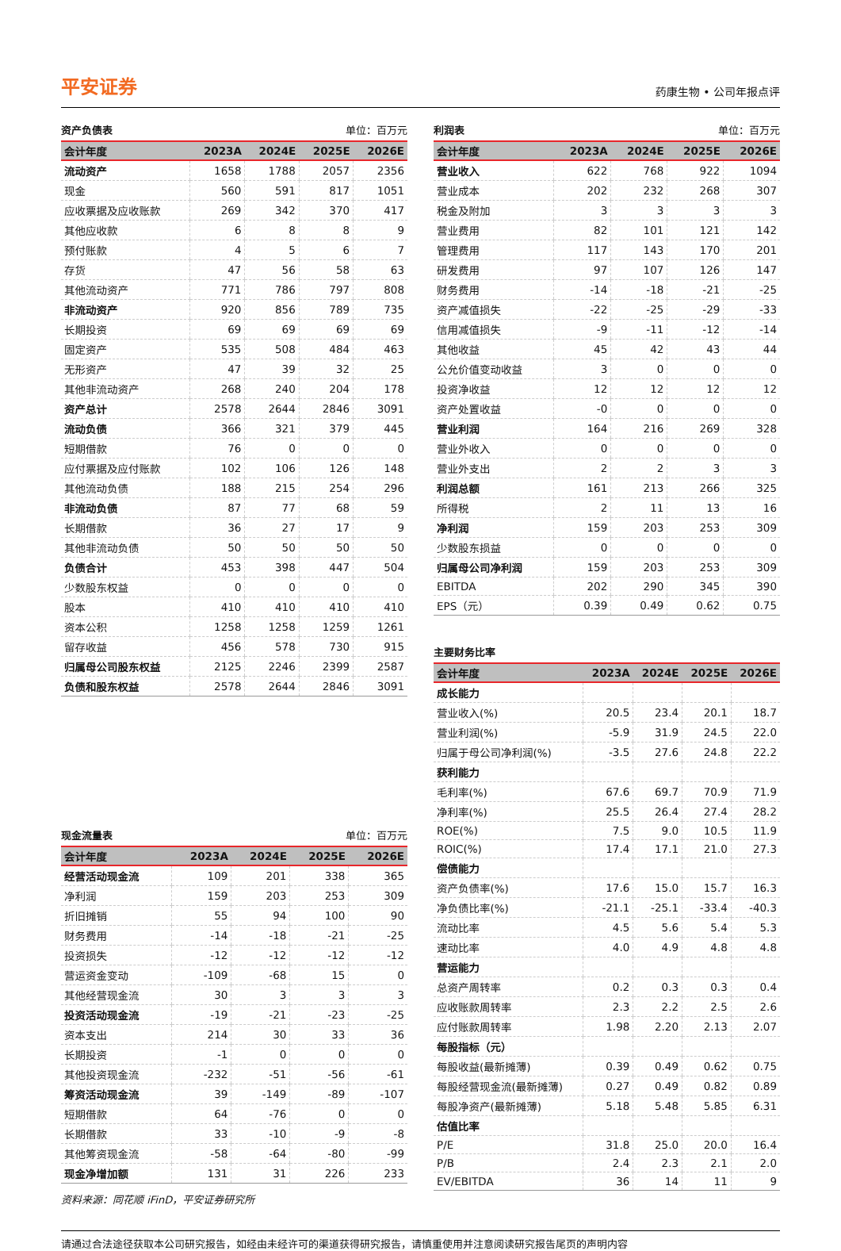平安证券
药康生物 • 公司年报点评
资产负债表 单位：百万元
| 会计年度 | 2023A | 2024E | 2025E | 2026E |
| --- | --- | --- | --- | --- |
| 流动资产 | 1658 | 1788 | 2057 | 2356 |
| 现金 | 560 | 591 | 817 | 1051 |
| 应收票据及应收账款 | 269 | 342 | 370 | 417 |
| 其他应收款 | 6 | 8 | 8 | 9 |
| 预付账款 | 4 | 5 | 6 | 7 |
| 存货 | 47 | 56 | 58 | 63 |
| 其他流动资产 | 771 | 786 | 797 | 808 |
| 非流动资产 | 920 | 856 | 789 | 735 |
| 长期投资 | 69 | 69 | 69 | 69 |
| 固定资产 | 535 | 508 | 484 | 463 |
| 无形资产 | 47 | 39 | 32 | 25 |
| 其他非流动资产 | 268 | 240 | 204 | 178 |
| 资产总计 | 2578 | 2644 | 2846 | 3091 |
| 流动负债 | 366 | 321 | 379 | 445 |
| 短期借款 | 76 | 0 | 0 | 0 |
| 应付票据及应付账款 | 102 | 106 | 126 | 148 |
| 其他流动负债 | 188 | 215 | 254 | 296 |
| 非流动负债 | 87 | 77 | 68 | 59 |
| 长期借款 | 36 | 27 | 17 | 9 |
| 其他非流动负债 | 50 | 50 | 50 | 50 |
| 负债合计 | 453 | 398 | 447 | 504 |
| 少数股东权益 | 0 | 0 | 0 | 0 |
| 股本 | 410 | 410 | 410 | 410 |
| 资本公积 | 1258 | 1258 | 1259 | 1261 |
| 留存收益 | 456 | 578 | 730 | 915 |
| 归属母公司股东权益 | 2125 | 2246 | 2399 | 2587 |
| 负债和股东权益 | 2578 | 2644 | 2846 | 3091 |
现金流量表 单位：百万元
| 会计年度 | 2023A | 2024E | 2025E | 2026E |
| --- | --- | --- | --- | --- |
| 经营活动现金流 | 109 | 201 | 338 | 365 |
| 净利润 | 159 | 203 | 253 | 309 |
| 折旧摊销 | 55 | 94 | 100 | 90 |
| 财务费用 | -14 | -18 | -21 | -25 |
| 投资损失 | -12 | -12 | -12 | -12 |
| 营运资金变动 | -109 | -68 | 15 | 0 |
| 其他经营现金流 | 30 | 3 | 3 | 3 |
| 投资活动现金流 | -19 | -21 | -23 | -25 |
| 资本支出 | 214 | 30 | 33 | 36 |
| 长期投资 | -1 | 0 | 0 | 0 |
| 其他投资现金流 | -232 | -51 | -56 | -61 |
| 筹资活动现金流 | 39 | -149 | -89 | -107 |
| 短期借款 | 64 | -76 | 0 | 0 |
| 长期借款 | 33 | -10 | -9 | -8 |
| 其他筹资现金流 | -58 | -64 | -80 | -99 |
| 现金净增加额 | 131 | 31 | 226 | 233 |
资料来源：同花顺 iFinD，平安证券研究所
利润表 单位：百万元
| 会计年度 | 2023A | 2024E | 2025E | 2026E |
| --- | --- | --- | --- | --- |
| 营业收入 | 622 | 768 | 922 | 1094 |
| 营业成本 | 202 | 232 | 268 | 307 |
| 税金及附加 | 3 | 3 | 3 | 3 |
| 营业费用 | 82 | 101 | 121 | 142 |
| 管理费用 | 117 | 143 | 170 | 201 |
| 研发费用 | 97 | 107 | 126 | 147 |
| 财务费用 | -14 | -18 | -21 | -25 |
| 资产减值损失 | -22 | -25 | -29 | -33 |
| 信用减值损失 | -9 | -11 | -12 | -14 |
| 其他收益 | 45 | 42 | 43 | 44 |
| 公允价值变动收益 | 3 | 0 | 0 | 0 |
| 投资净收益 | 12 | 12 | 12 | 12 |
| 资产处置收益 | -0 | 0 | 0 | 0 |
| 营业利润 | 164 | 216 | 269 | 328 |
| 营业外收入 | 0 | 0 | 0 | 0 |
| 营业外支出 | 2 | 2 | 3 | 3 |
| 利润总额 | 161 | 213 | 266 | 325 |
| 所得税 | 2 | 11 | 13 | 16 |
| 净利润 | 159 | 203 | 253 | 309 |
| 少数股东损益 | 0 | 0 | 0 | 0 |
| 归属母公司净利润 | 159 | 203 | 253 | 309 |
| EBITDA | 202 | 290 | 345 | 390 |
| EPS（元） | 0.39 | 0.49 | 0.62 | 0.75 |
主要财务比率
| 会计年度 | 2023A | 2024E | 2025E | 2026E |
| --- | --- | --- | --- | --- |
| 成长能力 | | | | |
| 营业收入(%) | 20.5 | 23.4 | 20.1 | 18.7 |
| 营业利润(%) | -5.9 | 31.9 | 24.5 | 22.0 |
| 归属于母公司净利润(%) | -3.5 | 27.6 | 24.8 | 22.2 |
| 获利能力 | | | | |
| 毛利率(%) | 67.6 | 69.7 | 70.9 | 71.9 |
| 净利率(%) | 25.5 | 26.4 | 27.4 | 28.2 |
| ROE(%) | 7.5 | 9.0 | 10.5 | 11.9 |
| ROIC(%) | 17.4 | 17.1 | 21.0 | 27.3 |
| 偿债能力 | | | | |
| 资产负债率(%) | 17.6 | 15.0 | 15.7 | 16.3 |
| 净负债比率(%) | -21.1 | -25.1 | -33.4 | -40.3 |
| 流动比率 | 4.5 | 5.6 | 5.4 | 5.3 |
| 速动比率 | 4.0 | 4.9 | 4.8 | 4.8 |
| 营运能力 | | | | |
| 总资产周转率 | 0.2 | 0.3 | 0.3 | 0.4 |
| 应收账款周转率 | 2.3 | 2.2 | 2.5 | 2.6 |
| 应付账款周转率 | 1.98 | 2.20 | 2.13 | 2.07 |
| 每股指标（元） | | | | |
| 每股收益(最新摊薄) | 0.39 | 0.49 | 0.62 | 0.75 |
| 每股经营现金流(最新摊薄) | 0.27 | 0.49 | 0.82 | 0.89 |
| 每股净资产(最新摊薄) | 5.18 | 5.48 | 5.85 | 6.31 |
| 估值比率 | | | | |
| P/E | 31.8 | 25.0 | 20.0 | 16.4 |
| P/B | 2.4 | 2.3 | 2.1 | 2.0 |
| EV/EBITDA | 36 | 14 | 11 | 9 |
请通过合法途径获取本公司研究报告，如经由未经许可的渠道获得研究报告，请慎重使用并注意阅读研究报告尾页的声明内容